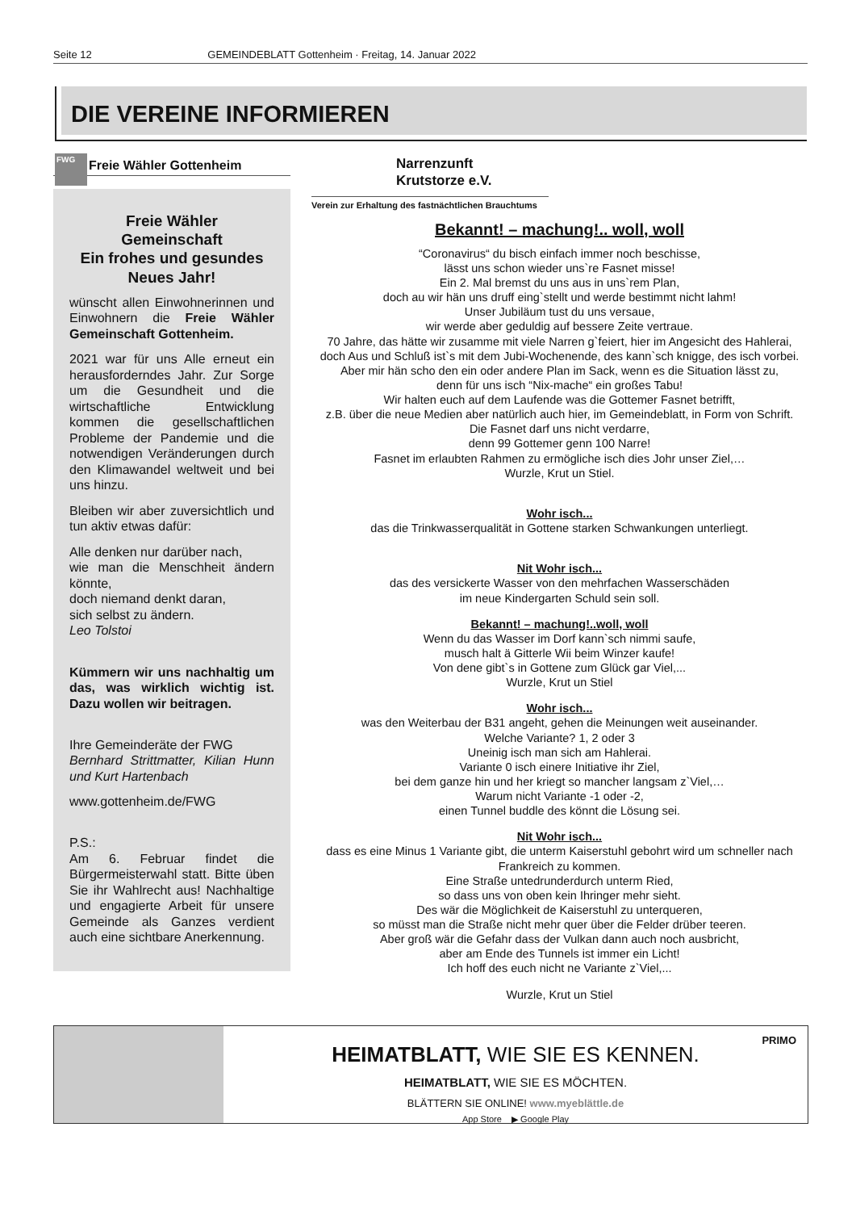Seite 12 GEMEINDEBLATT Gottenheim · Freitag, 14. Januar 2022
DIE VEREINE INFORMIEREN
FWG
Freie Wähler Gottenheim
Freie Wähler
Gemeinschaft
Ein frohes und gesundes
Neues Jahr!
wünscht allen Einwohnerinnen und Einwohnern die Freie Wähler Gemeinschaft Gottenheim.
2021 war für uns Alle erneut ein herausforderndes Jahr. Zur Sorge um die Gesundheit und die wirtschaftliche Entwicklung kommen die gesellschaftlichen Probleme der Pandemie und die notwendigen Veränderungen durch den Klimawandel weltweit und bei uns hinzu.
Bleiben wir aber zuversichtlich und tun aktiv etwas dafür:
Alle denken nur darüber nach,
wie man die Menschheit ändern könnte,
doch niemand denkt daran,
sich selbst zu ändern.
Leo Tolstoi
Kümmern wir uns nachhaltig um das, was wirklich wichtig ist. Dazu wollen wir beitragen.
Ihre Gemeinderäte der FWG
Bernhard Strittmatter, Kilian Hunn und Kurt Hartenbach
www.gottenheim.de/FWG
P.S.:
Am 6. Februar findet die Bürgermeisterwahl statt. Bitte üben Sie ihr Wahlrecht aus! Nachhaltige und engagierte Arbeit für unsere Gemeinde als Ganzes verdient auch eine sichtbare Anerkennung.
Narrenzunft
Krutstorze e.V.
Verein zur Erhaltung des fastnächtlichen Brauchtums
Bekannt! – machung!.. woll, woll
“Coronavirus“ du bisch einfach immer noch beschisse,
lässt uns schon wieder uns`re Fasnet misse!
Ein 2. Mal bremst du uns aus in uns`rem Plan,
doch au wir hän uns druff eing`stellt und werde bestimmt nicht lahm!
Unser Jubiläum tust du uns versaue,
wir werde aber geduldig auf bessere Zeite vertraue.
70 Jahre, das hätte wir zusamme mit viele Narren g`feiert, hier im Angesicht des Hahlerai,
doch Aus und Schluß ist`s mit dem Jubi-Wochenende, des kann`sch knigge, des isch vorbei.
Aber mir hän scho den ein oder andere Plan im Sack, wenn es die Situation lässt zu,
denn für uns isch “Nix-mache“ ein großes Tabu!
Wir halten euch auf dem Laufende was die Gottemer Fasnet betrifft,
z.B. über die neue Medien aber natürlich auch hier, im Gemeindeblatt, in Form von Schrift.
Die Fasnet darf uns nicht verdarre,
denn 99 Gottemer genn 100 Narre!
Fasnet im erlaubten Rahmen zu ermögliche isch dies Johr unser Ziel,…
Wurzle, Krut un Stiel.
Wohr isch...
das die Trinkwasserqualität in Gottene starken Schwankungen unterliegt.
Nit Wohr isch...
das des versickerte Wasser von den mehrfachen Wasserschäden
im neue Kindergarten Schuld sein soll.
Bekannt! – machung!..woll, woll
Wenn du das Wasser im Dorf kann`sch nimmi saufe,
musch halt ä Gitterle Wii beim Winzer kaufe!
Von dene gibt`s in Gottene zum Glück gar Viel,...
Wurzle, Krut un Stiel
Wohr isch...
was den Weiterbau der B31 angeht, gehen die Meinungen weit auseinander.
Welche Variante? 1, 2 oder 3
Uneinig isch man sich am Hahlerai.
Variante 0 isch einere Initiative ihr Ziel,
bei dem ganze hin und her kriegt so mancher langsam z`Viel,…
Warum nicht Variante -1 oder -2,
einen Tunnel buddle des könnt die Lösung sei.
Nit Wohr isch...
dass es eine Minus 1 Variante gibt, die unterm Kaiserstuhl gebohrt wird um schneller nach Frankreich zu kommen.
Eine Straße untedrunderdurch unterm Ried,
so dass uns von oben kein Ihringer mehr sieht.
Des wär die Möglichkeit de Kaiserstuhl zu unterqueren,
so müsst man die Straße nicht mehr quer über die Felder drüber teeren.
Aber groß wär die Gefahr dass der Vulkan dann auch noch ausbricht,
aber am Ende des Tunnels ist immer ein Licht!
Ich hoff des euch nicht ne Variante z`Viel,...
Wurzle, Krut un Stiel
PRIMO
HEIMATBLATT, WIE SIE ES KENNEN.
HEIMATBLATT, WIE SIE ES MÖCHTEN.
BLÄTTERN SIE ONLINE! www.myeblättle.de
App Store ▶ Google Play